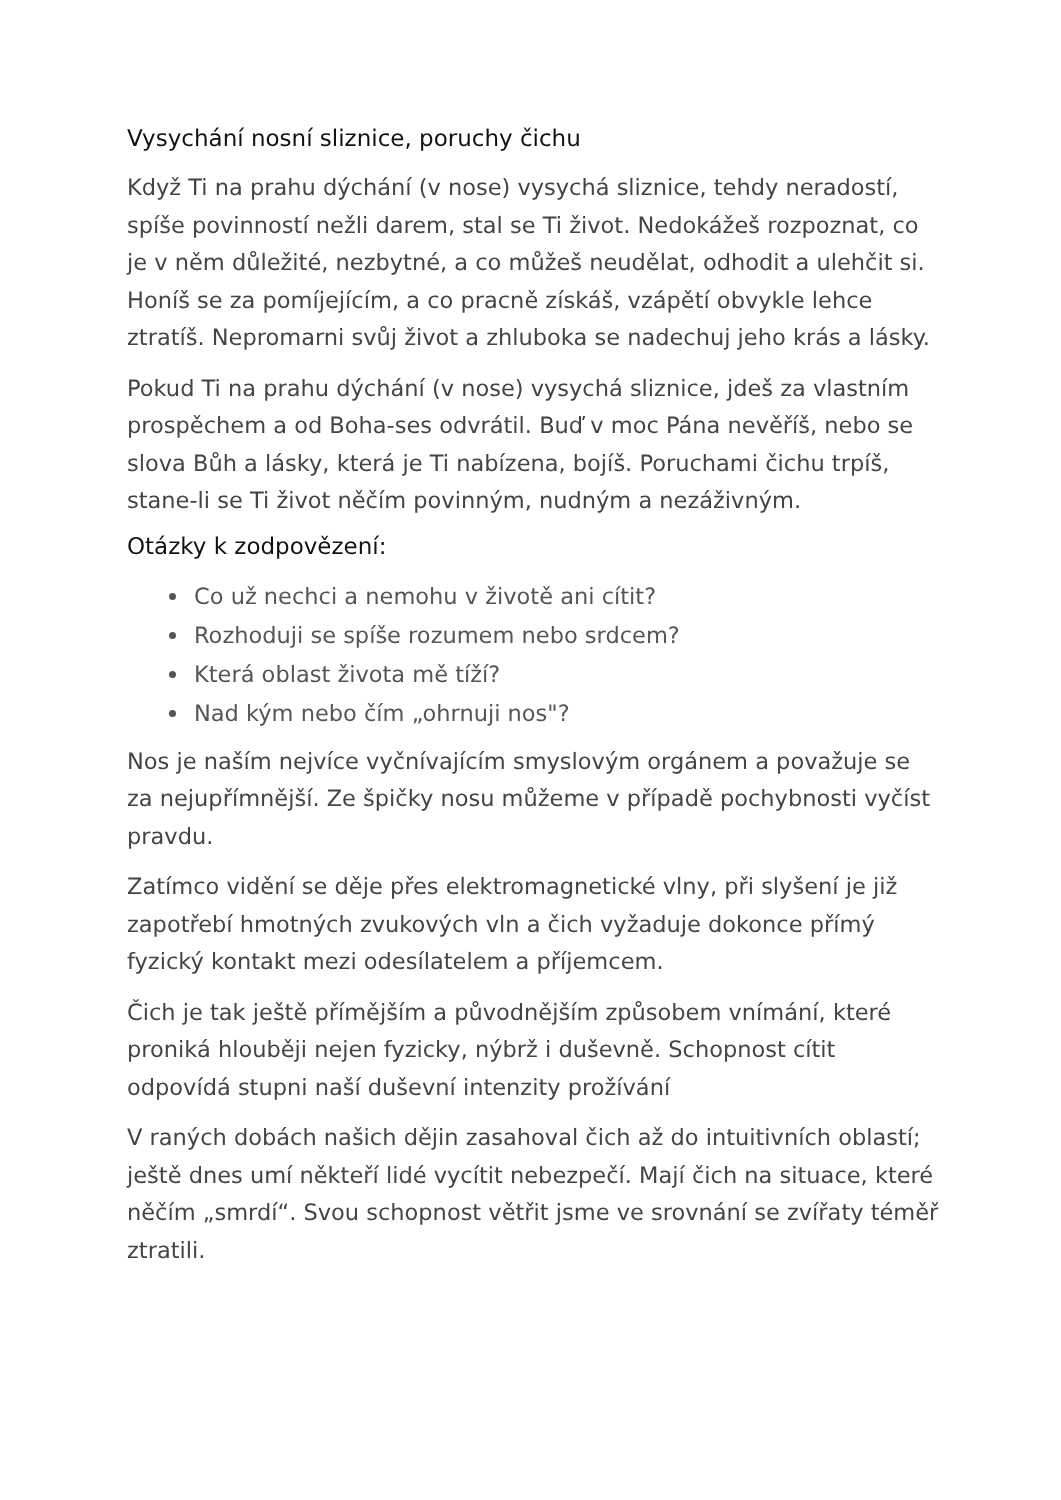Vysychání nosní sliznice, poruchy čichu
Když Ti na prahu dýchání (v nose) vysychá sliznice, tehdy neradostí, spíše povinností nežli darem, stal se Ti život. Nedokážeš rozpoznat, co je v něm důležité, nezbytné, a co můžeš neudělat, odhodit a ulehčit si. Honíš se za pomíjejícím, a co pracně získáš, vzápětí obvykle lehce ztratíš. Nepromarni svůj život a zhluboka se nadechuj jeho krás a lásky.
Pokud Ti na prahu dýchání (v nose) vysychá sliznice, jdeš za vlastním prospěchem a od Boha-ses odvrátil. Buď v moc Pána nevěříš, nebo se slova Bůh a lásky, která je Ti nabízena, bojíš. Poruchami čichu trpíš, stane-li se Ti život něčím povinným, nudným a nezáživným.
Otázky k zodpovězení:
Co už nechci a nemohu v životě ani cítit?
Rozhoduji se spíše rozumem nebo srdcem?
Která oblast života mě tíží?
Nad kým nebo čím „ohrnuji nos"?
Nos je naším nejvíce vyčnívajícím smyslovým orgánem a považuje se za nejupřímnější. Ze špičky nosu můžeme v případě pochybnosti vyčíst pravdu.
Zatímco vidění se děje přes elektromagnetické vlny, při slyšení je již zapotřebí hmotných zvukových vln a čich vyžaduje dokonce přímý fyzický kontakt mezi odesílatelem a příjemcem.
Čich je tak ještě přímějším a původnějším způsobem vnímání, které proniká hlouběji nejen fyzicky, nýbrž i duševně. Schopnost cítit odpovídá stupni naší duševní intenzity prožívání
V raných dobách našich dějin zasahoval čich až do intuitivních oblastí; ještě dnes umí někteří lidé vycítit nebezpečí. Mají čich na situace, které něčím „smrdí“. Svou schopnost větřit jsme ve srovnání se zvířaty téměř ztratili.